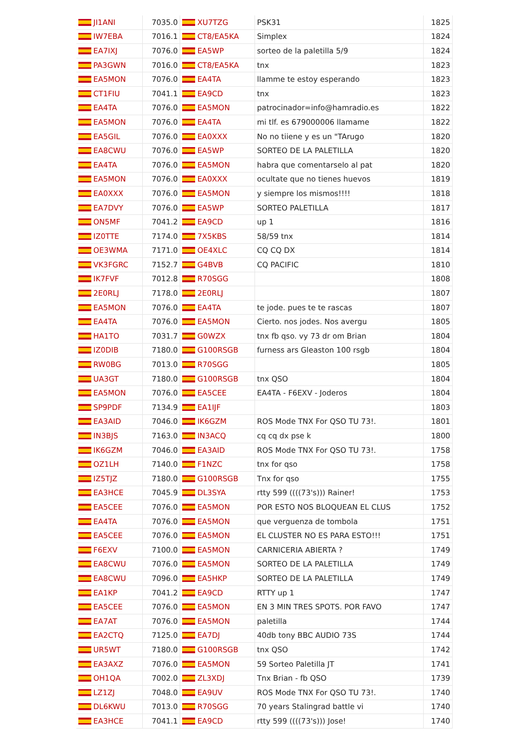| JI1ANI | 7035.0 | XU7TZG | PSK31 | 1825 |
| IW7EBA | 7016.1 | CT8/EA5KA | Simplex | 1824 |
| EA7IXJ | 7076.0 | EA5WP | sorteo de la paletilla 5/9 | 1824 |
| PA3GWN | 7016.0 | CT8/EA5KA | tnx | 1823 |
| EA5MON | 7076.0 | EA4TA | llamme te estoy esperando | 1823 |
| CT1FIU | 7041.1 | EA9CD | tnx | 1823 |
| EA4TA | 7076.0 | EA5MON | patrocinador=info@hamradio.es | 1822 |
| EA5MON | 7076.0 | EA4TA | mi tlf. es 679000006 llamame | 1822 |
| EA5GIL | 7076.0 | EA0XXX | No no tiiene y es un "TArugo | 1820 |
| EA8CWU | 7076.0 | EA5WP | SORTEO DE LA PALETILLA | 1820 |
| EA4TA | 7076.0 | EA5MON | habra que comentarselo al pat | 1820 |
| EA5MON | 7076.0 | EA0XXX | ocultate que no tienes huevos | 1819 |
| EA0XXX | 7076.0 | EA5MON | y siempre los mismos!!!! | 1818 |
| EA7DVY | 7076.0 | EA5WP | SORTEO PALETILLA | 1817 |
| ON5MF | 7041.2 | EA9CD | up 1 | 1816 |
| IZ0TTE | 7174.0 | 7X5KBS | 58/59 tnx | 1814 |
| OE3WMA | 7171.0 | OE4XLC | CQ CQ DX | 1814 |
| VK3FGRC | 7152.7 | G4BVB | CQ PACIFIC | 1810 |
| IK7FVF | 7012.8 | R70SGG | | 1808 |
| 2E0RLJ | 7178.0 | 2E0RLJ | | 1807 |
| EA5MON | 7076.0 | EA4TA | te jode. pues te te rascas | 1807 |
| EA4TA | 7076.0 | EA5MON | Cierto. nos jodes. Nos avergu | 1805 |
| HA1TO | 7031.7 | G0WZX | tnx fb qso. vy 73 dr om Brian | 1804 |
| IZ0DIB | 7180.0 | G100RSGB | furness ars Gleaston 100 rsgb | 1804 |
| RW0BG | 7013.0 | R70SGG | | 1805 |
| UA3GT | 7180.0 | G100RSGB | tnx QSO | 1804 |
| EA5MON | 7076.0 | EA5CEE | EA4TA - F6EXV - Joderos | 1804 |
| SP9PDF | 7134.9 | EA1IJF | | 1803 |
| EA3AID | 7046.0 | IK6GZM | ROS Mode TNX For QSO TU 73!. | 1801 |
| IN3BJS | 7163.0 | IN3ACQ | cq cq dx pse k | 1800 |
| IK6GZM | 7046.0 | EA3AID | ROS Mode TNX For QSO TU 73!. | 1758 |
| OZ1LH | 7140.0 | F1NZC | tnx for qso | 1758 |
| IZ5TJZ | 7180.0 | G100RSGB | Tnx for qso | 1755 |
| EA3HCE | 7045.9 | DL3SYA | rtty 599 ((((73's))) Rainer! | 1753 |
| EA5CEE | 7076.0 | EA5MON | POR ESTO NOS BLOQUEAN EL CLUS | 1752 |
| EA4TA | 7076.0 | EA5MON | que verguenza de tombola | 1751 |
| EA5CEE | 7076.0 | EA5MON | EL CLUSTER NO ES PARA ESTO!!! | 1751 |
| F6EXV | 7100.0 | EA5MON | CARNICERIA ABIERTA ? | 1749 |
| EA8CWU | 7076.0 | EA5MON | SORTEO DE LA PALETILLA | 1749 |
| EA8CWU | 7096.0 | EA5HKP | SORTEO DE LA PALETILLA | 1749 |
| EA1KP | 7041.2 | EA9CD | RTTY up 1 | 1747 |
| EA5CEE | 7076.0 | EA5MON | EN 3 MIN TRES SPOTS. POR FAVO | 1747 |
| EA7AT | 7076.0 | EA5MON | paletilla | 1744 |
| EA2CTQ | 7125.0 | EA7DJ | 40db tony BBC AUDIO 73S | 1744 |
| UR5WT | 7180.0 | G100RSGB | tnx QSO | 1742 |
| EA3AXZ | 7076.0 | EA5MON | 59 Sorteo Paletilla JT | 1741 |
| OH1QA | 7002.0 | ZL3XDJ | Tnx Brian - fb QSO | 1739 |
| LZ1ZJ | 7048.0 | EA9UV | ROS Mode TNX For QSO TU 73!. | 1740 |
| DL6KWU | 7013.0 | R70SGG | 70 years Stalingrad battle vi | 1740 |
| EA3HCE | 7041.1 | EA9CD | rtty 599 ((((73's))) Jose! | 1740 |